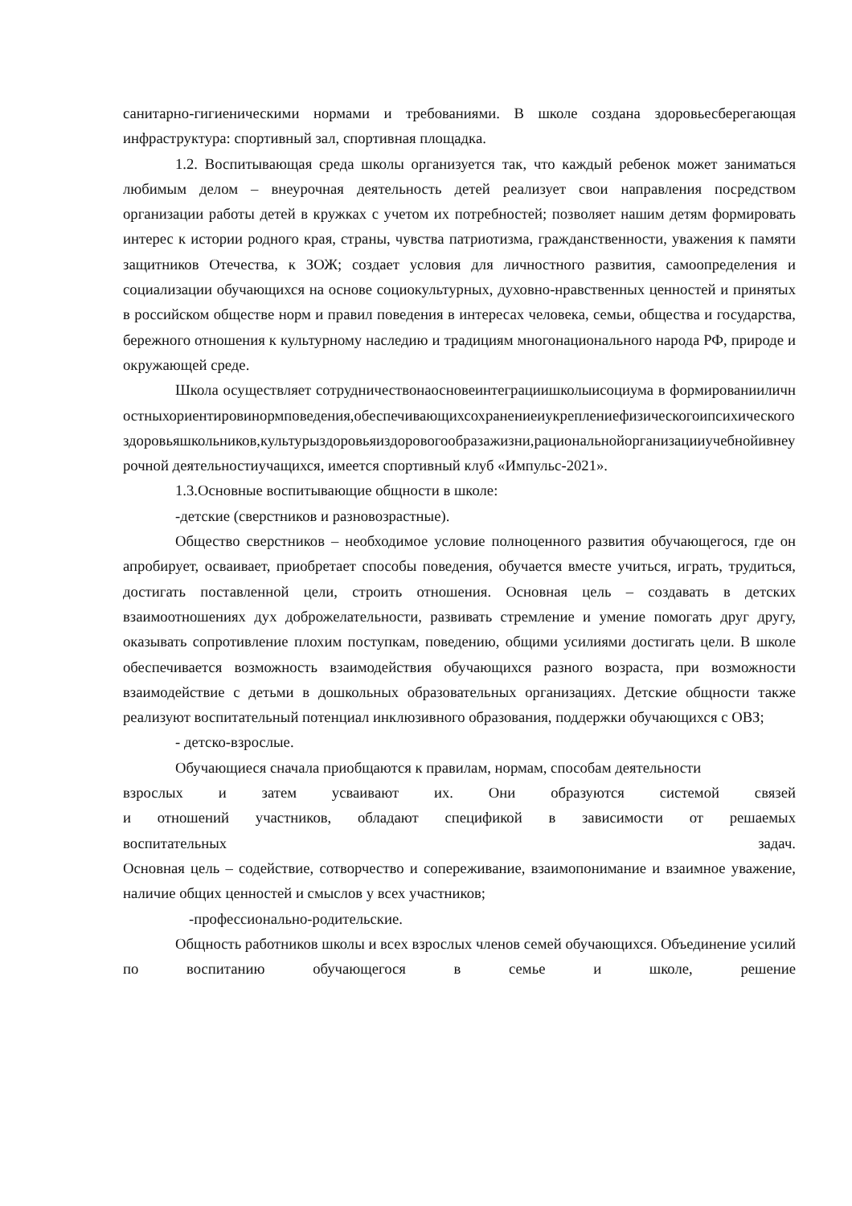санитарно-гигиеническими нормами и требованиями. В школе создана здоровьесберегающая инфраструктура: спортивный зал, спортивная площадка.
1.2. Воспитывающая среда школы организуется так, что каждый ребенок может заниматься любимым делом – внеурочная деятельность детей реализует свои направления посредством организации работы детей в кружках с учетом их потребностей; позволяет нашим детям формировать интерес к истории родного края, страны, чувства патриотизма, гражданственности, уважения к памяти защитников Отечества, к ЗОЖ; создает условия для личностного развития, самоопределения и социализации обучающихся на основе социокультурных, духовно-нравственных ценностей и принятых в российском обществе норм и правил поведения в интересах человека, семьи, общества и государства, бережного отношения к культурному наследию и традициям многонационального народа РФ, природе и окружающей среде.
Школа осуществляет сотрудничествонаосновеинтеграциишколыисоциума в формированииличностныхориентировинормповедения,обеспечивающихсохранениеиукреплениефизическогоипсихическогоздоровьяшкольников,культурыздоровьяиздоровогообразажизни,рациональнойорганизацииучебнойивнеурочной деятельностиучащихся, имеется спортивный клуб «Импульс-2021».
1.3.Основные воспитывающие общности в школе:
-детские (сверстников и разновозрастные).
Общество сверстников – необходимое условие полноценного развития обучающегося, где он апробирует, осваивает, приобретает способы поведения, обучается вместе учиться, играть, трудиться, достигать поставленной цели, строить отношения. Основная цель – создавать в детских взаимоотношениях дух доброжелательности, развивать стремление и умение помогать друг другу, оказывать сопротивление плохим поступкам, поведению, общими усилиями достигать цели. В школе обеспечивается возможность взаимодействия обучающихся разного возраста, при возможности взаимодействие с детьми в дошкольных образовательных организациях. Детские общности также реализуют воспитательный потенциал инклюзивного образования, поддержки обучающихся с ОВЗ;
- детско-взрослые.
Обучающиеся сначала приобщаются к правилам, нормам, способам деятельности
взрослых и затем усваивают их. Они образуются системой связей
и отношений участников, обладают спецификой в зависимости от решаемых
воспитательных задач.
Основная цель – содействие, сотворчество и сопереживание, взаимопонимание и взаимное уважение, наличие общих ценностей и смыслов у всех участников;
-профессионально-родительские.
Общность работников школы и всех взрослых членов семей обучающихся. Объединение усилий по воспитанию обучающегося в семье и школе, решение